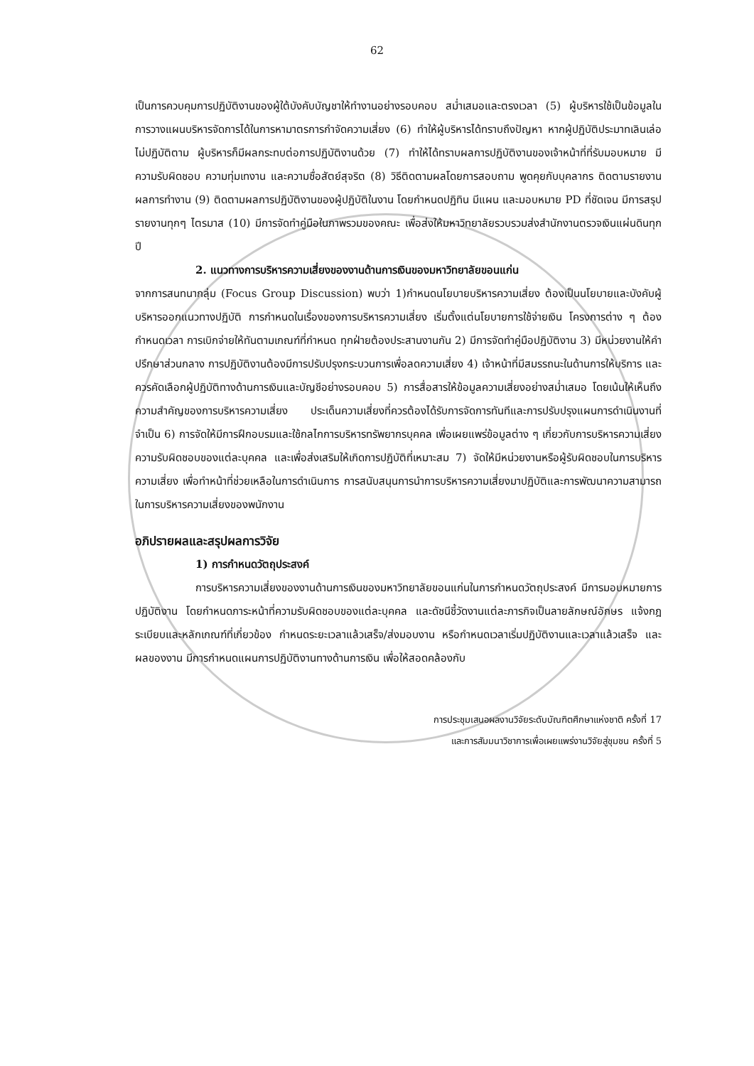62
เป็นการควบคุมการปฏิบัติงานของผู้ใต้บังคับบัญชาให้ทำงานอย่างรอบคอบ สม่ำเสมอและตรงเวลา (5) ผู้บริหารใช้เป็นข้อมูลในการวางแผนบริหารจัดการได้ในการหามาตรการกำจัดความเสี่ยง (6) ทำให้ผู้บริหารได้ทราบถึงปัญหา หากผู้ปฏิบัติประมาทเลินเล่อไม่ปฏิบัติตาม ผู้บริหารก็มีผลกระทบต่อการปฏิบัติงานด้วย (7) ทำให้ได้ทราบผลการปฏิบัติงานของเจ้าหน้าที่ที่รับมอบหมาย มีความรับผิดชอบ ความทุ่มเทงาน และความซื่อสัตย์สุจริต (8) วิธีติดตามผลโดยการสอบถาม พูดคุยกับบุคลากร ติดตามรายงานผลการทำงาน (9) ติดตามผลการปฏิบัติงานของผู้ปฏิบัติในงาน โดยกำหนดปฏิทิน มีแผน และมอบหมาย PD ที่ชัดเจน มีการสรุปรายงานทุกๆ ไตรมาส (10) มีการจัดทำคู่มือในภาพรวมของคณะ เพื่อส่งให้มหาวิทยาลัยรวบรวมส่งสำนักงานตรวจเงินแผ่นดินทุกปี
2. แนวทางการบริหารความเสี่ยงของงานด้านการเงินของมหาวิทยาลัยขอนแก่น
จากการสนทนากลุ่ม (Focus Group Discussion) พบว่า 1)กำหนดนโยบายบริหารความเสี่ยง ต้องเป็นนโยบายและบังคับผู้บริหารออกแนวทางปฏิบัติ การกำหนดในเรื่องของการบริหารความเสี่ยง เริ่มตั้งแต่นโยบายการใช้จ่ายเงิน โครงการต่าง ๆ ต้องกำหนดเวลา การเบิกจ่ายให้ทันตามเกณฑ์ที่กำหนด ทุกฝ่ายต้องประสานงานกัน 2) มีการจัดทำคู่มือปฏิบัติงาน 3) มีหน่วยงานให้คำปรึกษาส่วนกลาง การปฏิบัติงานต้องมีการปรับปรุงกระบวนการเพื่อลดความเสี่ยง 4) เจ้าหน้าที่มีสมรรถนะในด้านการให้บริการ และควรคัดเลือกผู้ปฏิบัติทางด้านการเงินและบัญชีอย่างรอบคอบ 5) การสื่อสารให้ข้อมูลความเสี่ยงอย่างสม่ำเสมอ โดยเน้นให้เห็นถึงความสำคัญของการบริหารความเสี่ยง ประเด็นความเสี่ยงที่ควรต้องได้รับการจัดการทันทีและการปรับปรุงแผนการดำเนินงานที่จำเป็น 6) การจัดให้มีการฝึกอบรมและใช้กลไกการบริหารทรัพยากรบุคคล เพื่อเผยแพร่ข้อมูลต่าง ๆ เกี่ยวกับการบริหารความเสี่ยง ความรับผิดชอบของแต่ละบุคคล และเพื่อส่งเสริมให้เกิดการปฏิบัติที่เหมาะสม 7) จัดให้มีหน่วยงานหรือผู้รับผิดชอบในการบริหารความเสี่ยง เพื่อทำหน้าที่ช่วยเหลือในการดำเนินการ การสนับสนุนการนำการบริหารความเสี่ยงมาปฏิบัติและการพัฒนาความสามารถในการบริหารความเสี่ยงของพนักงาน
อภิปรายผลและสรุปผลการวิจัย
1) การกำหนดวัตถุประสงค์
การบริหารความเสี่ยงของงานด้านการเงินของมหาวิทยาลัยขอนแก่นในการกำหนดวัตถุประสงค์ มีการมอบหมายการปฏิบัติงาน โดยกำหนดภาระหน้าที่ความรับผิดชอบของแต่ละบุคคล และดัชนีชี้วัดงานแต่ละภารกิจเป็นลายลักษณ์อักษร แจ้งกฎ ระเบียบและหลักเกณฑ์ที่เกี่ยวข้อง กำหนดระยะเวลาแล้วเสร็จ/ส่งมอบงาน หรือกำหนดเวลาเริ่มปฏิบัติงานและเวลาแล้วเสร็จ และผลของงาน มีการกำหนดแผนการปฏิบัติงานทางด้านการเงิน เพื่อให้สอดคล้องกับ
การประชุมเสนอผลงานวิจัยระดับบัณฑิตศึกษาแห่งชาติ ครั้งที่ 17
และการสัมมนาวิชาการเพื่อเผยแพร่งานวิจัยสู่ชุมชน ครั้งที่ 5